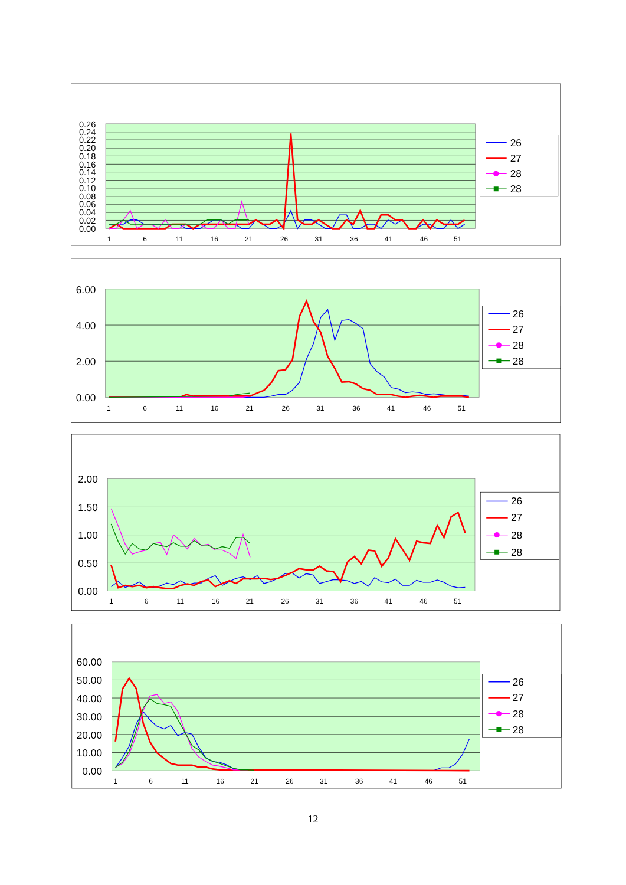0.26
0.24
0.22
0.20
0.18
0.16
0.14
0.12
0.10
0.08
0.06
0.04
0.02
0.00
1
6
11
16
21
26
31
36
41
46
51
26
27
28
28
6.00
4.00
2.00
0.00
1
6
11
16
21
26
31
36
41
46
51
26
27
28
28
2.00
1.50
1.00
0.50
0.00
1
6
11
16
21
26
31
36
41
46
51
26
27
28
28
60.00
50.00
40.00
30.00
20.00
10.00
0.00
1
6
11
16
21
26
31
36
41
46
51
26
27
28
28
12